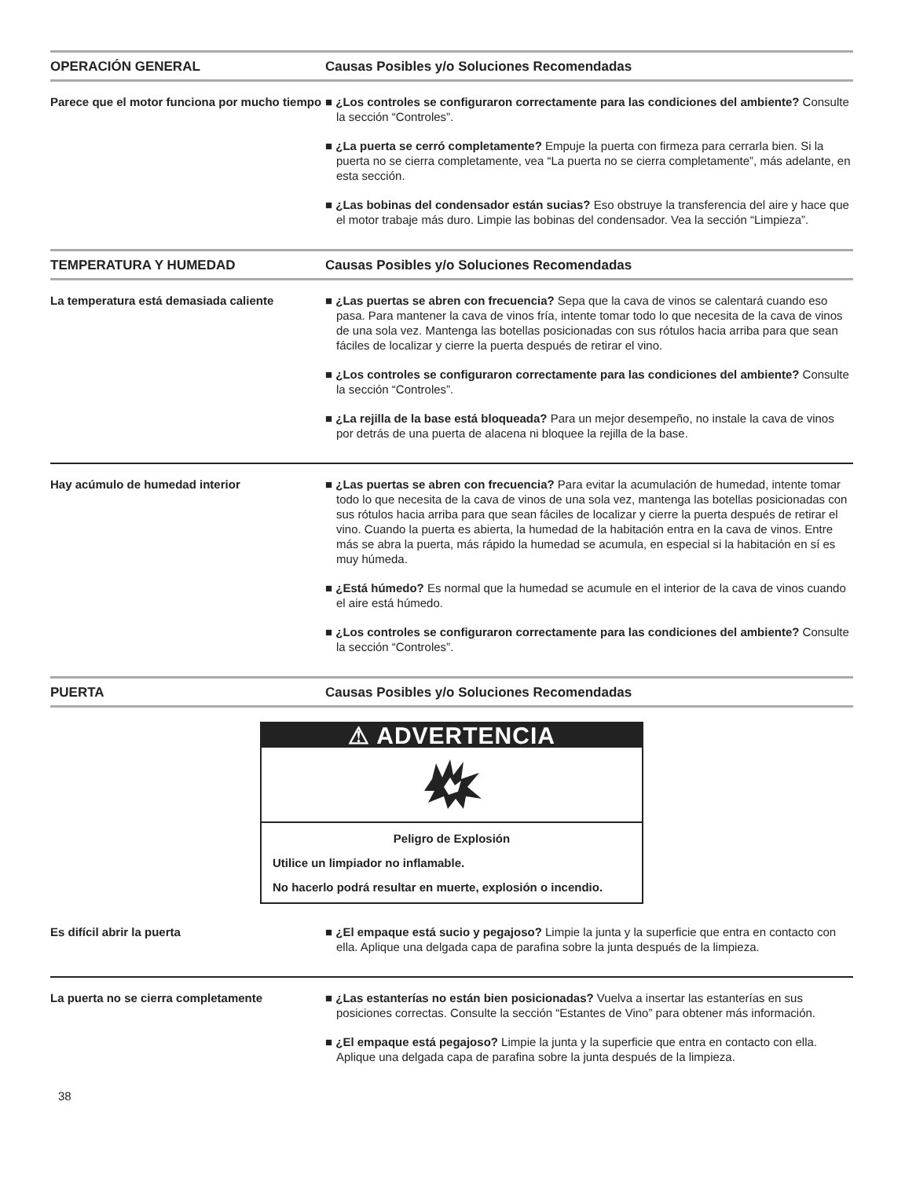| OPERACIÓN GENERAL | Causas Posibles y/o Soluciones Recomendadas |
| --- | --- |
| Parece que el motor funciona por mucho tiempo | ■ ¿Los controles se configuraron correctamente para las condiciones del ambiente? Consulte la sección “Controles”. ■ ¿La puerta se cerró completamente? Empuje la puerta con firmeza para cerrarla bien. Si la puerta no se cierra completamente, vea “La puerta no se cierra completamente”, más adelante, en esta sección. ■ ¿Las bobinas del condensador están sucias? Eso obstruye la transferencia del aire y hace que el motor trabaje más duro. Limpie las bobinas del condensador. Vea la sección “Limpieza”. |
| TEMPERATURA Y HUMEDAD | Causas Posibles y/o Soluciones Recomendadas |
| La temperatura está demasiada caliente | ■ ¿Las puertas se abren con frecuencia? Sepa que la cava de vinos se calentará cuando eso pasa. Para mantener la cava de vinos fría, intente tomar todo lo que necesita de la cava de vinos de una sola vez. Mantenga las botellas posicionadas con sus rótulos hacia arriba para que sean fáciles de localizar y cierre la puerta después de retirar el vino. ■ ¿Los controles se configuraron correctamente para las condiciones del ambiente? Consulte la sección “Controles”. ■ ¿La rejilla de la base está bloqueada? Para un mejor desempeño, no instale la cava de vinos por detrás de una puerta de alacena ni bloquee la rejilla de la base. |
| Hay acúmulo de humedad interior | ■ ¿Las puertas se abren con frecuencia? Para evitar la acumulación de humedad, intente tomar todo lo que necesita de la cava de vinos de una sola vez, mantenga las botellas posicionadas con sus rótulos hacia arriba para que sean fáciles de localizar y cierre la puerta después de retirar el vino. Cuando la puerta es abierta, la humedad de la habitación entra en la cava de vinos. Entre más se abra la puerta, más rápido la humedad se acumula, en especial si la habitación en sí es muy húmeda. ■ ¿Está húmedo? Es normal que la humedad se acumule en el interior de la cava de vinos cuando el aire está húmedo. ■ ¿Los controles se configuraron correctamente para las condiciones del ambiente? Consulte la sección “Controles”. |
| PUERTA | Causas Posibles y/o Soluciones Recomendadas |
| ⚠ ADVERTENCIA Peligro de Explosión Utilice un limpiador no inflamable. No hacerlo podrá resultar en muerte, explosión o incendio. | |
| Es difícil abrir la puerta | ■ ¿El empaque está sucio y pegajoso? Limpie la junta y la superficie que entra en contacto con ella. Aplique una delgada capa de parafina sobre la junta después de la limpieza. |
| La puerta no se cierra completamente | ■ ¿Las estanterías no están bien posicionadas? Vuelva a insertar las estanterías en sus posiciones correctas. Consulte la sección “Estantes de Vino” para obtener más información. ■ ¿El empaque está pegajoso? Limpie la junta y la superficie que entra en contacto con ella. Aplique una delgada capa de parafina sobre la junta después de la limpieza. |
38